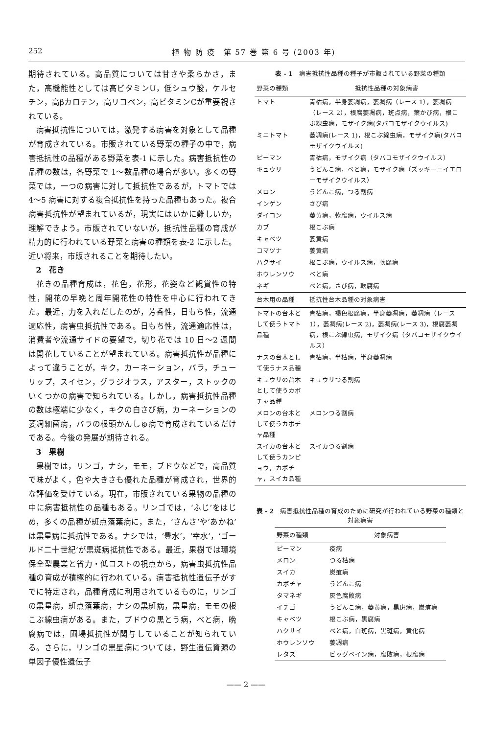252 植 物 防 疫　第 57 巻 第 6 号 (2003 年)
期待されている。高品質については甘さや柔らかさ，また，高機能性としては高ビタミンU，低シュウ酸，ケルセチン，高βカロテン，高リコペン，高ビタミンCが重要視されている。
病害抵抗性については，激発する病害を対象として品種が育成されている。市販されている野菜の種子の中で，病害抵抗性の品種がある野菜を表-1 に示した。病害抵抗性の品種の数は，各野菜で 1〜数品種の場合が多い。多くの野菜では，一つの病害に対して抵抗性であるが，トマトでは 4〜5 病害に対する複合抵抗性を持った品種もあった。複合病害抵抗性が望まれているが，現実にはいかに難しいか，理解できよう。市販されていないが，抵抗性品種の育成が精力的に行われている野菜と病害の種類を表-2 に示した。近い将来，市販されることを期待したい。
2　花き
花きの品種育成は，花色，花形，花姿など観賞性の特性，開花の早晩と周年開花性の特性を中心に行われてきた。最近，力を入れだしたのが，芳香性，日もち性，流通適応性，病害虫抵抗性である。日もち性，流通適応性は，消費者や流通サイドの要望で，切り花では 10 日〜2 週間は開花していることが望まれている。病害抵抗性が品種によって違うことが，キク，カーネーション，バラ，チューリップ，スイセン，グラジオラス，アスター，ストックのいくつかの病害で知られている。しかし，病害抵抗性品種の数は極端に少なく，キクの白さび病，カーネーションの萎凋細菌病，バラの根頭かんしゅ病で育成されているだけである。今後の発展が期待される。
3　果樹
果樹では，リンゴ，ナシ，モモ，ブドウなどで，高品質で味がよく，色や大きさも優れた品種が育成され，世界的な評価を受けている。現在，市販されている果物の品種の中に病害抵抗性の品種もある。リンゴでは，‘ふじ’をはじめ，多くの品種が斑点落葉病に，また，‘さんさ’や‘あかね’は黒星病に抵抗性である。ナシでは，‘豊水’，‘幸水’，‘ゴールド二十世紀’が黒斑病抵抗性である。最近，果樹では環境保全型農業と省力・低コストの視点から，病害虫抵抗性品種の育成が積極的に行われている。病害抵抗性遺伝子がすでに特定され，品種育成に利用されているものに，リンゴの黒星病，斑点落葉病，ナシの黒斑病，黒星病，モモの根こぶ線虫病がある。また，ブドウの黒とう病，べと病，晩腐病では，圃場抵抗性が関与していることが知られている。さらに，リンゴの黒星病については，野生遺伝資源の単因子優性遺伝子
表 - 1　病害抵抗性品種の種子が市販されている野菜の種類
| 野菜の種類 | 抵抗性品種の対象病害 |
| --- | --- |
| トマト | 青枯病，半身萎凋病，萎凋病（レース 1），萎凋病（レース 2），根腐萎凋病，斑点病，葉かび病，根こぶ線虫病，モザイク病(タバコモザイクウイルス) |
| ミニトマト | 萎凋病(レース 1)，根こぶ線虫病，モザイク病(タバコモザイクウイルス) |
| ピーマン | 青枯病，モザイク病（タバコモザイクウイルス） |
| キュウリ | うどんこ病，べと病，モザイク病（ズッキーニイエローモザイクウイルス） |
| メロン | うどんこ病，つる割病 |
| インゲン | さび病 |
| ダイコン | 萎黄病，軟腐病，ウイルス病 |
| カブ | 根こぶ病 |
| キャベツ | 萎黄病 |
| コマツナ | 萎黄病 |
| ハクサイ | 根こぶ病，ウイルス病，軟腐病 |
| ホウレンソウ | べと病 |
| ネギ | べと病，さび病，軟腐病 |
| 台木用の品種 | 抵抗性台木品種の対象病害 |
| トマトの台木として使うトマト品種 | 青枯病，褐色根腐病，半身萎凋病，萎凋病（レース 1），萎凋病(レース 2)，萎凋病(レース 3)，根腐萎凋病，根こぶ線虫病，モザイク病（タバコモザイクウイルス） |
| ナスの台木として使うナス品種 | 青枯病，半枯病，半身萎凋病 |
| キュウリの台木として使うカボチャ品種 | キュウリつる割病 |
| メロンの台木として使うカボチャ品種 | メロンつる割病 |
| スイカの台木として使うカンピョウ，カボチャ，スイカ品種 | スイカつる割病 |
表 - 2　病害抵抗性品種の育成のために研究が行われている野菜の種類と対象病害
| 野菜の種類 | 対象病害 |
| --- | --- |
| ピーマン | 疫病 |
| メロン | つる枯病 |
| スイカ | 炭疽病 |
| カボチャ | うどんこ病 |
| タマネギ | 灰色腐敗病 |
| イチゴ | うどんこ病，萎黄病，黒斑病，炭疽病 |
| キャベツ | 根こぶ病，黒腐病 |
| ハクサイ | べと病，白斑病，黒斑病，黄化病 |
| ホウレンソウ | 萎凋病 |
| レタス | ビッグベイン病，腐敗病，根腐病 |
—— 2 ——